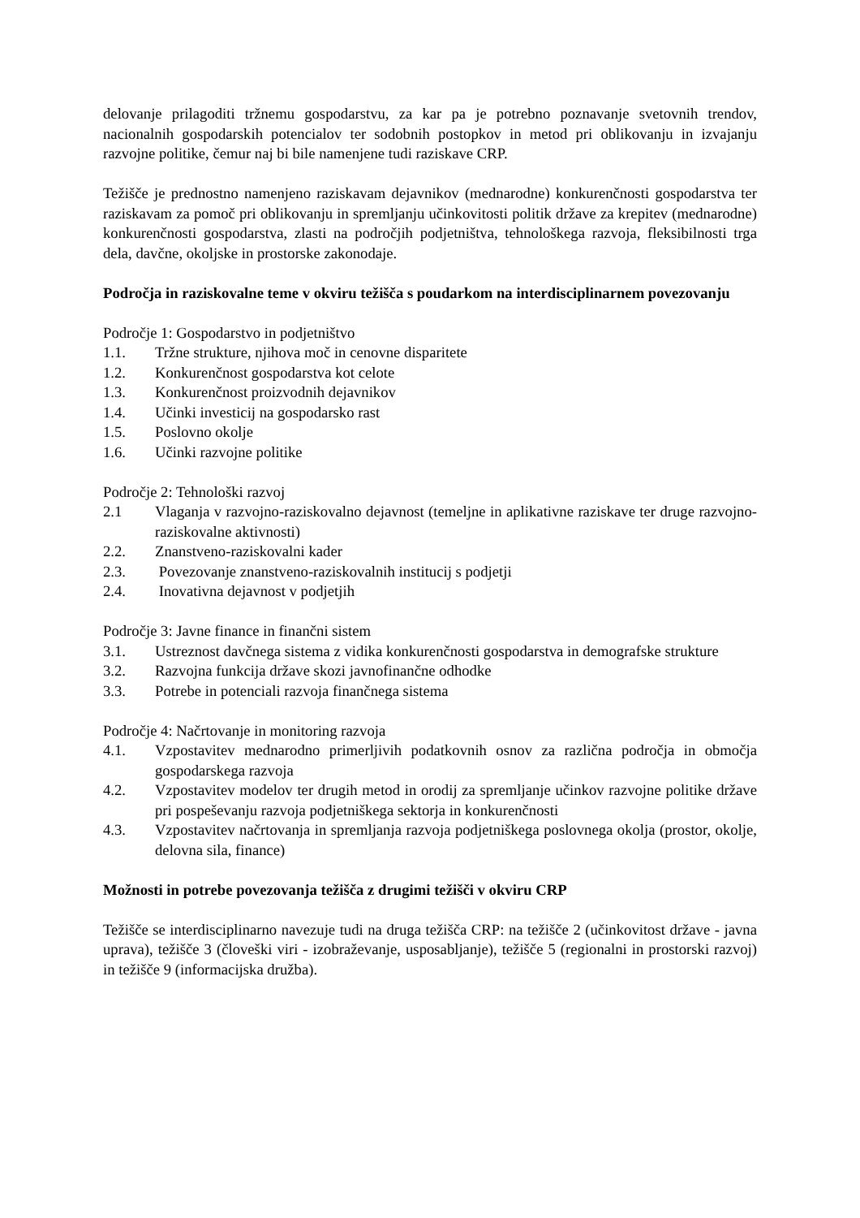delovanje prilagoditi tržnemu gospodarstvu, za kar pa je potrebno poznavanje svetovnih trendov, nacionalnih gospodarskih potencialov ter sodobnih postopkov in metod pri oblikovanju in izvajanju razvojne politike, čemur naj bi bile namenjene tudi raziskave CRP.
Težišče je prednostno namenjeno raziskavam dejavnikov (mednarodne) konkurenčnosti gospodarstva ter raziskavam za pomoč pri oblikovanju in spremljanju učinkovitosti politik države za krepitev (mednarodne) konkurenčnosti gospodarstva, zlasti na področjih podjetništva, tehnološkega razvoja, fleksibilnosti trga dela, davčne, okoljske in prostorske zakonodaje.
Področja in raziskovalne teme v okviru težišča s poudarkom na interdisciplinarnem povezovanju
Področje 1: Gospodarstvo in podjetništvo
1.1. Tržne strukture, njihova moč in cenovne disparitete
1.2. Konkurenčnost gospodarstva kot celote
1.3. Konkurenčnost proizvodnih dejavnikov
1.4. Učinki investicij na gospodarsko rast
1.5. Poslovno okolje
1.6. Učinki razvojne politike
Področje 2: Tehnološki razvoj
2.1 Vlaganja v razvojno-raziskovalno dejavnost (temeljne in aplikativne raziskave ter druge razvojno-raziskovalne aktivnosti)
2.2. Znanstveno-raziskovalni kader
2.3. Povezovanje znanstveno-raziskovalnih institucij s podjetji
2.4. Inovativna dejavnost v podjetjih
Področje 3: Javne finance in finančni sistem
3.1. Ustreznost davčnega sistema z vidika konkurenčnosti gospodarstva in demografske strukture
3.2. Razvojna funkcija države skozi javnofinančne odhodke
3.3. Potrebe in potenciali razvoja finančnega sistema
Področje 4: Načrtovanje in monitoring razvoja
4.1. Vzpostavitev mednarodno primerljivih podatkovnih osnov za različna področja in območja gospodarskega razvoja
4.2. Vzpostavitev modelov ter drugih metod in orodij za spremljanje učinkov razvojne politike države pri pospeševanju razvoja podjetniškega sektorja in konkurenčnosti
4.3. Vzpostavitev načrtovanja in spremljanja razvoja podjetniškega poslovnega okolja (prostor, okolje, delovna sila, finance)
Možnosti in potrebe povezovanja težišča z drugimi težišči v okviru CRP
Težišče se interdisciplinarno navezuje tudi na druga težišča CRP: na težišče 2 (učinkovitost države - javna uprava), težišče 3 (človeški viri - izobraževanje, usposabljanje), težišče 5 (regionalni in prostorski razvoj) in težišče 9 (informacijska družba).